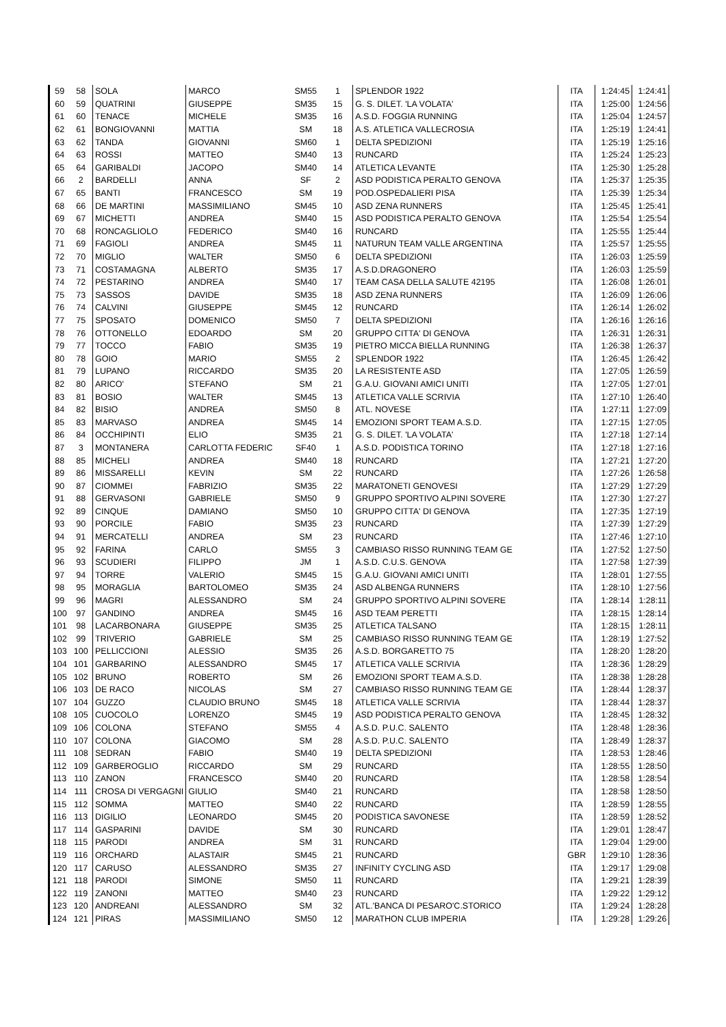| 59 | 58 | SOLA | MARCO | SM55 | 1 | SPLENDOR 1922 | ITA | 1:24:45 | 1:24:41 |
| 60 | 59 | QUATRINI | GIUSEPPE | SM35 | 15 | G. S. DILET. 'LA VOLATA' | ITA | 1:25:00 | 1:24:56 |
| 61 | 60 | TENACE | MICHELE | SM35 | 16 | A.S.D. FOGGIA RUNNING | ITA | 1:25:04 | 1:24:57 |
| 62 | 61 | BONGIOVANNI | MATTIA | SM | 18 | A.S. ATLETICA VALLECROSIA | ITA | 1:25:19 | 1:24:41 |
| 63 | 62 | TANDA | GIOVANNI | SM60 | 1 | DELTA SPEDIZIONI | ITA | 1:25:19 | 1:25:16 |
| 64 | 63 | ROSSI | MATTEO | SM40 | 13 | RUNCARD | ITA | 1:25:24 | 1:25:23 |
| 65 | 64 | GARIBALDI | JACOPO | SM40 | 14 | ATLETICA LEVANTE | ITA | 1:25:30 | 1:25:28 |
| 66 | 2 | BARDELLI | ANNA | SF | 2 | ASD PODISTICA PERALTO GENOVA | ITA | 1:25:37 | 1:25:35 |
| 67 | 65 | BANTI | FRANCESCO | SM | 19 | POD.OSPEDALIERI PISA | ITA | 1:25:39 | 1:25:34 |
| 68 | 66 | DE MARTINI | MASSIMILIANO | SM45 | 10 | ASD ZENA RUNNERS | ITA | 1:25:45 | 1:25:41 |
| 69 | 67 | MICHETTI | ANDREA | SM40 | 15 | ASD PODISTICA PERALTO GENOVA | ITA | 1:25:54 | 1:25:54 |
| 70 | 68 | RONCAGLIOLO | FEDERICO | SM40 | 16 | RUNCARD | ITA | 1:25:55 | 1:25:44 |
| 71 | 69 | FAGIOLI | ANDREA | SM45 | 11 | NATURUN TEAM VALLE ARGENTINA | ITA | 1:25:57 | 1:25:55 |
| 72 | 70 | MIGLIO | WALTER | SM50 | 6 | DELTA SPEDIZIONI | ITA | 1:26:03 | 1:25:59 |
| 73 | 71 | COSTAMAGNA | ALBERTO | SM35 | 17 | A.S.D.DRAGONERO | ITA | 1:26:03 | 1:25:59 |
| 74 | 72 | PESTARINO | ANDREA | SM40 | 17 | TEAM CASA DELLA SALUTE 42195 | ITA | 1:26:08 | 1:26:01 |
| 75 | 73 | SASSOS | DAVIDE | SM35 | 18 | ASD ZENA RUNNERS | ITA | 1:26:09 | 1:26:06 |
| 76 | 74 | CALVINI | GIUSEPPE | SM45 | 12 | RUNCARD | ITA | 1:26:14 | 1:26:02 |
| 77 | 75 | SPOSATO | DOMENICO | SM50 | 7 | DELTA SPEDIZIONI | ITA | 1:26:16 | 1:26:16 |
| 78 | 76 | OTTONELLO | EDOARDO | SM | 20 | GRUPPO CITTA' DI GENOVA | ITA | 1:26:31 | 1:26:31 |
| 79 | 77 | TOCCO | FABIO | SM35 | 19 | PIETRO MICCA BIELLA RUNNING | ITA | 1:26:38 | 1:26:37 |
| 80 | 78 | GOIO | MARIO | SM55 | 2 | SPLENDOR 1922 | ITA | 1:26:45 | 1:26:42 |
| 81 | 79 | LUPANO | RICCARDO | SM35 | 20 | LA RESISTENTE ASD | ITA | 1:27:05 | 1:26:59 |
| 82 | 80 | ARICO' | STEFANO | SM | 21 | G.A.U. GIOVANI AMICI UNITI | ITA | 1:27:05 | 1:27:01 |
| 83 | 81 | BOSIO | WALTER | SM45 | 13 | ATLETICA VALLE SCRIVIA | ITA | 1:27:10 | 1:26:40 |
| 84 | 82 | BISIO | ANDREA | SM50 | 8 | ATL. NOVESE | ITA | 1:27:11 | 1:27:09 |
| 85 | 83 | MARVASO | ANDREA | SM45 | 14 | EMOZIONI SPORT TEAM A.S.D. | ITA | 1:27:15 | 1:27:05 |
| 86 | 84 | OCCHIPINTI | ELIO | SM35 | 21 | G. S. DILET. 'LA VOLATA' | ITA | 1:27:18 | 1:27:14 |
| 87 | 3 | MONTANERA | CARLOTTA FEDERIC | SF40 | 1 | A.S.D. PODISTICA TORINO | ITA | 1:27:18 | 1:27:16 |
| 88 | 85 | MICHELI | ANDREA | SM40 | 18 | RUNCARD | ITA | 1:27:21 | 1:27:20 |
| 89 | 86 | MISSARELLI | KEVIN | SM | 22 | RUNCARD | ITA | 1:27:26 | 1:26:58 |
| 90 | 87 | CIOMMEI | FABRIZIO | SM35 | 22 | MARATONETI GENOVESI | ITA | 1:27:29 | 1:27:29 |
| 91 | 88 | GERVASONI | GABRIELE | SM50 | 9 | GRUPPO SPORTIVO ALPINI SOVERE | ITA | 1:27:30 | 1:27:27 |
| 92 | 89 | CINQUE | DAMIANO | SM50 | 10 | GRUPPO CITTA' DI GENOVA | ITA | 1:27:35 | 1:27:19 |
| 93 | 90 | PORCILE | FABIO | SM35 | 23 | RUNCARD | ITA | 1:27:39 | 1:27:29 |
| 94 | 91 | MERCATELLI | ANDREA | SM | 23 | RUNCARD | ITA | 1:27:46 | 1:27:10 |
| 95 | 92 | FARINA | CARLO | SM55 | 3 | CAMBIASO RISSO RUNNING TEAM GE | ITA | 1:27:52 | 1:27:50 |
| 96 | 93 | SCUDIERI | FILIPPO | JM | 1 | A.S.D. C.U.S. GENOVA | ITA | 1:27:58 | 1:27:39 |
| 97 | 94 | TORRE | VALERIO | SM45 | 15 | G.A.U. GIOVANI AMICI UNITI | ITA | 1:28:01 | 1:27:55 |
| 98 | 95 | MORAGLIA | BARTOLOMEO | SM35 | 24 | ASD ALBENGA RUNNERS | ITA | 1:28:10 | 1:27:56 |
| 99 | 96 | MAGRI | ALESSANDRO | SM | 24 | GRUPPO SPORTIVO ALPINI SOVERE | ITA | 1:28:14 | 1:28:11 |
| 100 | 97 | GANDINO | ANDREA | SM45 | 16 | ASD TEAM PERETTI | ITA | 1:28:15 | 1:28:14 |
| 101 | 98 | LACARBONARA | GIUSEPPE | SM35 | 25 | ATLETICA TALSANO | ITA | 1:28:15 | 1:28:11 |
| 102 | 99 | TRIVERIO | GABRIELE | SM | 25 | CAMBIASO RISSO RUNNING TEAM GE | ITA | 1:28:19 | 1:27:52 |
| 103 | 100 | PELLICCIONI | ALESSIO | SM35 | 26 | A.S.D. BORGARETTO 75 | ITA | 1:28:20 | 1:28:20 |
| 104 | 101 | GARBARINO | ALESSANDRO | SM45 | 17 | ATLETICA VALLE SCRIVIA | ITA | 1:28:36 | 1:28:29 |
| 105 | 102 | BRUNO | ROBERTO | SM | 26 | EMOZIONI SPORT TEAM A.S.D. | ITA | 1:28:38 | 1:28:28 |
| 106 | 103 | DE RACO | NICOLAS | SM | 27 | CAMBIASO RISSO RUNNING TEAM GE | ITA | 1:28:44 | 1:28:37 |
| 107 | 104 | GUZZO | CLAUDIO BRUNO | SM45 | 18 | ATLETICA VALLE SCRIVIA | ITA | 1:28:44 | 1:28:37 |
| 108 | 105 | CUOCOLO | LORENZO | SM45 | 19 | ASD PODISTICA PERALTO GENOVA | ITA | 1:28:45 | 1:28:32 |
| 109 | 106 | COLONA | STEFANO | SM55 | 4 | A.S.D. P.U.C. SALENTO | ITA | 1:28:48 | 1:28:36 |
| 110 | 107 | COLONA | GIACOMO | SM | 28 | A.S.D. P.U.C. SALENTO | ITA | 1:28:49 | 1:28:37 |
| 111 | 108 | SEDRAN | FABIO | SM40 | 19 | DELTA SPEDIZIONI | ITA | 1:28:53 | 1:28:46 |
| 112 | 109 | GARBEROGLIO | RICCARDO | SM | 29 | RUNCARD | ITA | 1:28:55 | 1:28:50 |
| 113 | 110 | ZANON | FRANCESCO | SM40 | 20 | RUNCARD | ITA | 1:28:58 | 1:28:54 |
| 114 | 111 | CROSA DI VERGAGNI | GIULIO | SM40 | 21 | RUNCARD | ITA | 1:28:58 | 1:28:50 |
| 115 | 112 | SOMMA | MATTEO | SM40 | 22 | RUNCARD | ITA | 1:28:59 | 1:28:55 |
| 116 | 113 | DIGILIO | LEONARDO | SM45 | 20 | PODISTICA SAVONESE | ITA | 1:28:59 | 1:28:52 |
| 117 | 114 | GASPARINI | DAVIDE | SM | 30 | RUNCARD | ITA | 1:29:01 | 1:28:47 |
| 118 | 115 | PARODI | ANDREA | SM | 31 | RUNCARD | ITA | 1:29:04 | 1:29:00 |
| 119 | 116 | ORCHARD | ALASTAIR | SM45 | 21 | RUNCARD | GBR | 1:29:10 | 1:28:36 |
| 120 | 117 | CARUSO | ALESSANDRO | SM35 | 27 | INFINITY CYCLING ASD | ITA | 1:29:17 | 1:29:08 |
| 121 | 118 | PARODI | SIMONE | SM50 | 11 | RUNCARD | ITA | 1:29:21 | 1:28:39 |
| 122 | 119 | ZANONI | MATTEO | SM40 | 23 | RUNCARD | ITA | 1:29:22 | 1:29:12 |
| 123 | 120 | ANDREANI | ALESSANDRO | SM | 32 | ATL.'BANCA DI PESARO'C.STORICO | ITA | 1:29:24 | 1:28:28 |
| 124 | 121 | PIRAS | MASSIMILIANO | SM50 | 12 | MARATHON CLUB IMPERIA | ITA | 1:29:28 | 1:29:26 |